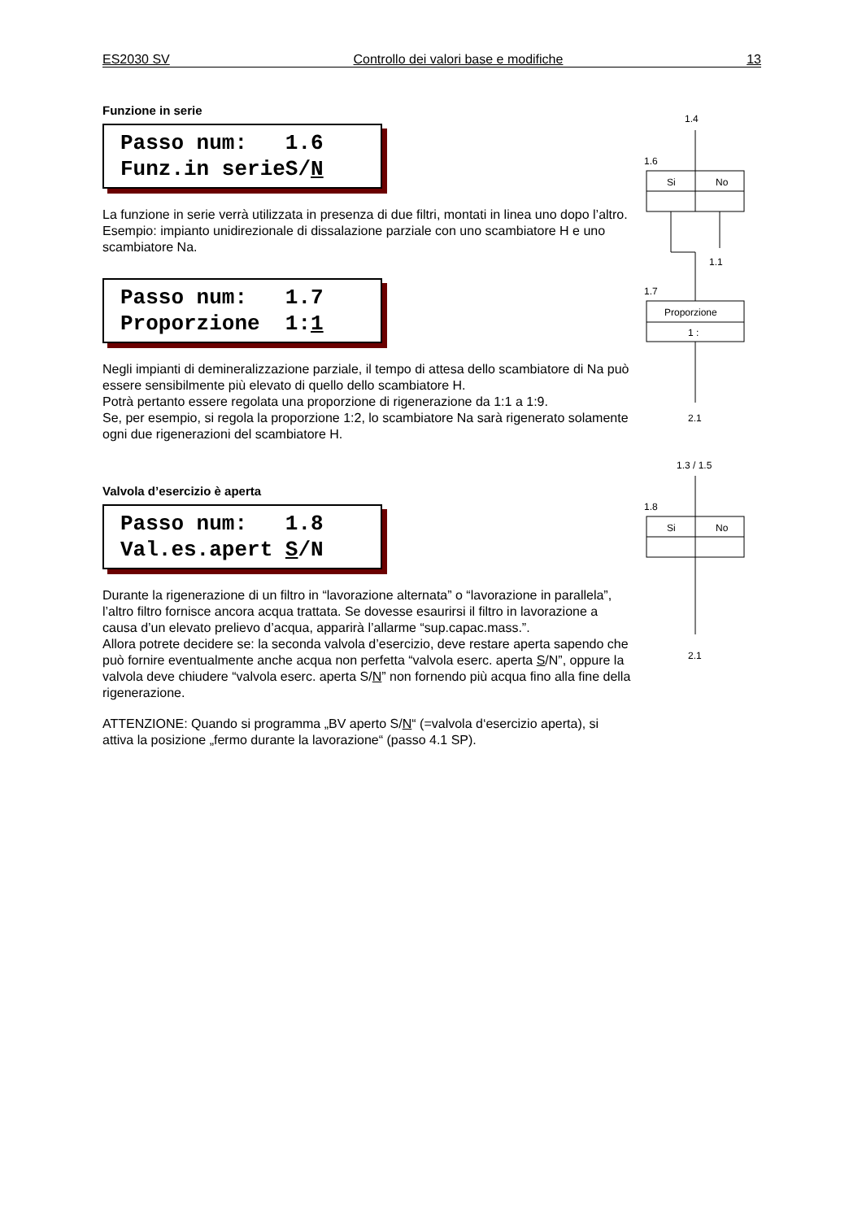ES2030 SV Controllo dei valori base e modifiche 13
Funzione in serie
Passo num: 1.6 Funz.in serieS/N
La funzione in serie verrà utilizzata in presenza di due filtri, montati in linea uno dopo l’altro.
Esempio: impianto unidirezionale di dissalazione parziale con uno scambiatore H e uno scambiatore Na.
Passo num: 1.7 Proporzione 1:1
Negli impianti di demineralizzazione parziale, il tempo di attesa dello scambiatore di Na può essere sensibilmente più elevato di quello dello scambiatore H.
Potrà pertanto essere regolata una proporzione di rigenerazione da 1:1 a 1:9.
Se, per esempio, si regola la proporzione 1:2, lo scambiatore Na sarà rigenerato solamente ogni due rigenerazioni del scambiatore H.
Valvola d’esercizio è aperta
Passo num: 1.8 Val.es.apert S/N
Durante la rigenerazione di un filtro in “lavorazione alternata” o “lavorazione in parallela”, l’altro filtro fornisce ancora acqua trattata. Se dovesse esaurirsi il filtro in lavorazione a causa d’un elevato prelievo d’acqua, apparirà l’allarme “sup.capac.mass.”.
Allora potrete decidere se: la seconda valvola d’esercizio, deve restare aperta sapendo che può fornire eventualmente anche acqua non perfetta “valvola eserc. aperta S/N”, oppure la valvola deve chiudere “valvola eserc. aperta S/N” non fornendo più acqua fino alla fine della rigenerazione.
ATTENZIONE: Quando si programma „BV aperto S/N“ (=valvola d‘esercizio aperta), si attiva la posizione „fermo durante la lavorazione“ (passo 4.1 SP).
1.4
1.6
Si
No
1.1
1.7
Proporzione
1 :
2.1
1.3 / 1.5
1.8
Si
No
2.1